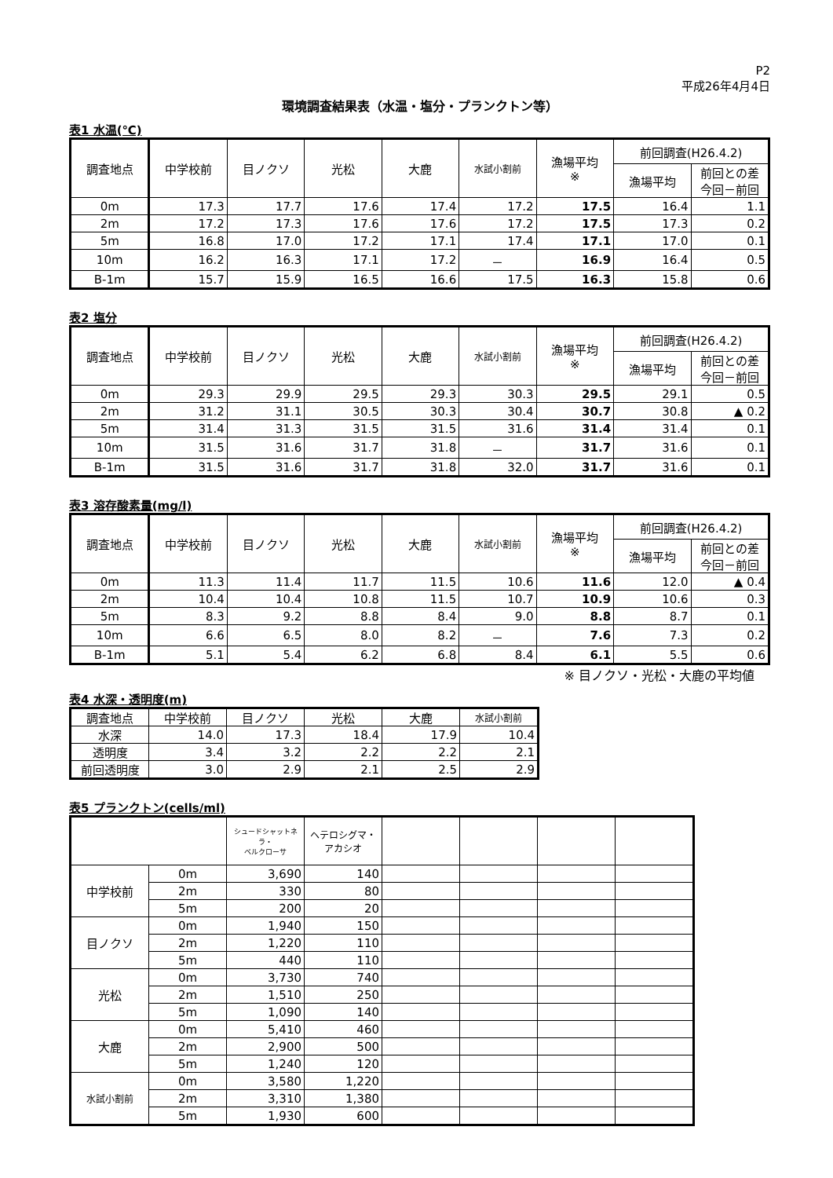P2
平成26年4月4日
環境調査結果表（水温・塩分・プランクトン等）
表1 水温(℃)
| 調査地点 | 中学校前 | 目ノクソ | 光松 | 大鹿 | 水試小割前 | 漁場平均 ※ | 前回調査(H26.4.2) | |
| --- | --- | --- | --- | --- | --- | --- | --- | --- |
| | | | | | | | 漁場平均 | 前回との差 今回－前回 |
| 0m | 17.3 | 17.7 | 17.6 | 17.4 | 17.2 | 17.5 | 16.4 | 1.1 |
| 2m | 17.2 | 17.3 | 17.6 | 17.6 | 17.2 | 17.5 | 17.3 | 0.2 |
| 5m | 16.8 | 17.0 | 17.2 | 17.1 | 17.4 | 17.1 | 17.0 | 0.1 |
| 10m | 16.2 | 16.3 | 17.1 | 17.2 | － | 16.9 | 16.4 | 0.5 |
| B-1m | 15.7 | 15.9 | 16.5 | 16.6 | 17.5 | 16.3 | 15.8 | 0.6 |
表2 塩分
| 調査地点 | 中学校前 | 目ノクソ | 光松 | 大鹿 | 水試小割前 | 漁場平均 ※ | 前回調査(H26.4.2) | |
| --- | --- | --- | --- | --- | --- | --- | --- | --- |
| | | | | | | | 漁場平均 | 前回との差 今回－前回 |
| 0m | 29.3 | 29.9 | 29.5 | 29.3 | 30.3 | 29.5 | 29.1 | 0.5 |
| 2m | 31.2 | 31.1 | 30.5 | 30.3 | 30.4 | 30.7 | 30.8 | ▲ 0.2 |
| 5m | 31.4 | 31.3 | 31.5 | 31.5 | 31.6 | 31.4 | 31.4 | 0.1 |
| 10m | 31.5 | 31.6 | 31.7 | 31.8 | － | 31.7 | 31.6 | 0.1 |
| B-1m | 31.5 | 31.6 | 31.7 | 31.8 | 32.0 | 31.7 | 31.6 | 0.1 |
表3 溶存酸素量(mg/l)
| 調査地点 | 中学校前 | 目ノクソ | 光松 | 大鹿 | 水試小割前 | 漁場平均 ※ | 前回調査(H26.4.2) | |
| --- | --- | --- | --- | --- | --- | --- | --- | --- |
| | | | | | | | 漁場平均 | 前回との差 今回－前回 |
| 0m | 11.3 | 11.4 | 11.7 | 11.5 | 10.6 | 11.6 | 12.0 | ▲ 0.4 |
| 2m | 10.4 | 10.4 | 10.8 | 11.5 | 10.7 | 10.9 | 10.6 | 0.3 |
| 5m | 8.3 | 9.2 | 8.8 | 8.4 | 9.0 | 8.8 | 8.7 | 0.1 |
| 10m | 6.6 | 6.5 | 8.0 | 8.2 | － | 7.6 | 7.3 | 0.2 |
| B-1m | 5.1 | 5.4 | 6.2 | 6.8 | 8.4 | 6.1 | 5.5 | 0.6 |
※ 目ノクソ・光松・大鹿の平均値
表4 水深・透明度(m)
| 調査地点 | 中学校前 | 目ノクソ | 光松 | 大鹿 | 水試小割前 |
| 水深 | 14.0 | 17.3 | 18.4 | 17.9 | 10.4 |
| 透明度 | 3.4 | 3.2 | 2.2 | 2.2 | 2.1 |
| 前回透明度 | 3.0 | 2.9 | 2.1 | 2.5 | 2.9 |
表5 プランクトン(cells/ml)
| | | シュードシャットネラ・ ベルクローサ | ヘテロシグマ・ アカシオ | | | | |
| --- | --- | --- | --- | --- | --- | --- | --- |
| 中学校前 | 0m | 3,690 | 140 | | | | |
| | 2m | 330 | 80 | | | | |
| | 5m | 200 | 20 | | | | |
| 目ノクソ | 0m | 1,940 | 150 | | | | |
| | 2m | 1,220 | 110 | | | | |
| | 5m | 440 | 110 | | | | |
| 光松 | 0m | 3,730 | 740 | | | | |
| | 2m | 1,510 | 250 | | | | |
| | 5m | 1,090 | 140 | | | | |
| 大鹿 | 0m | 5,410 | 460 | | | | |
| | 2m | 2,900 | 500 | | | | |
| | 5m | 1,240 | 120 | | | | |
| 水試小割前 | 0m | 3,580 | 1,220 | | | | |
| | 2m | 3,310 | 1,380 | | | | |
| | 5m | 1,930 | 600 | | | | |